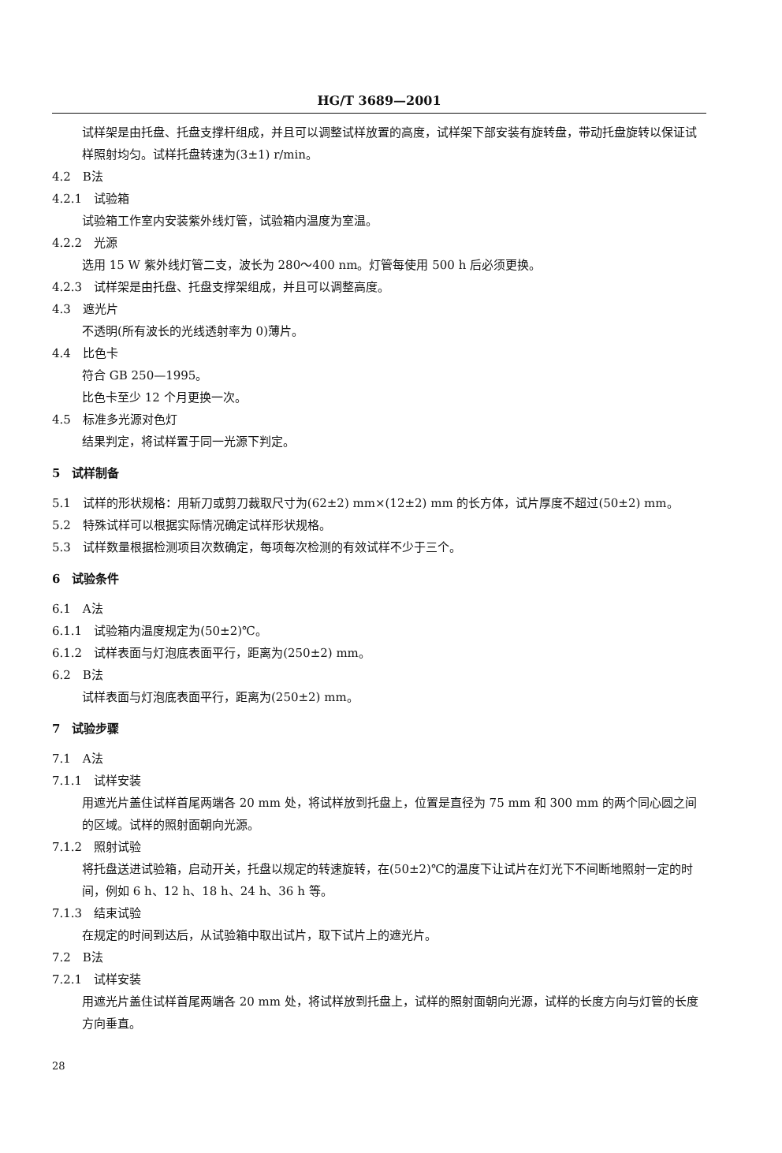HG/T 3689—2001
试样架是由托盘、托盘支撑杆组成，并且可以调整试样放置的高度，试样架下部安装有旋转盘，带动托盘旋转以保证试样照射均匀。试样托盘转速为(3±1) r/min。
4.2　B法
4.2.1　试验箱
试验箱工作室内安装紫外线灯管，试验箱内温度为室温。
4.2.2　光源
选用 15 W 紫外线灯管二支，波长为 280～400 nm。灯管每使用 500 h 后必须更换。
4.2.3　试样架是由托盘、托盘支撑架组成，并且可以调整高度。
4.3　遮光片
不透明(所有波长的光线透射率为 0)薄片。
4.4　比色卡
符合 GB 250—1995。
比色卡至少 12 个月更换一次。
4.5　标准多光源对色灯
结果判定，将试样置于同一光源下判定。
5　试样制备
5.1　试样的形状规格：用斩刀或剪刀裁取尺寸为(62±2) mm×(12±2) mm 的长方体，试片厚度不超过(50±2) mm。
5.2　特殊试样可以根据实际情况确定试样形状规格。
5.3　试样数量根据检测项目次数确定，每项每次检测的有效试样不少于三个。
6　试验条件
6.1　A法
6.1.1　试验箱内温度规定为(50±2)℃。
6.1.2　试样表面与灯泡底表面平行，距离为(250±2) mm。
6.2　B法
试样表面与灯泡底表面平行，距离为(250±2) mm。
7　试验步骤
7.1　A法
7.1.1　试样安装
用遮光片盖住试样首尾两端各 20 mm 处，将试样放到托盘上，位置是直径为 75 mm 和 300 mm 的两个同心圆之间的区域。试样的照射面朝向光源。
7.1.2　照射试验
将托盘送进试验箱，启动开关，托盘以规定的转速旋转，在(50±2)℃的温度下让试片在灯光下不间断地照射一定的时间，例如 6 h、12 h、18 h、24 h、36 h 等。
7.1.3　结束试验
在规定的时间到达后，从试验箱中取出试片，取下试片上的遮光片。
7.2　B法
7.2.1　试样安装
用遮光片盖住试样首尾两端各 20 mm 处，将试样放到托盘上，试样的照射面朝向光源，试样的长度方向与灯管的长度方向垂直。
28